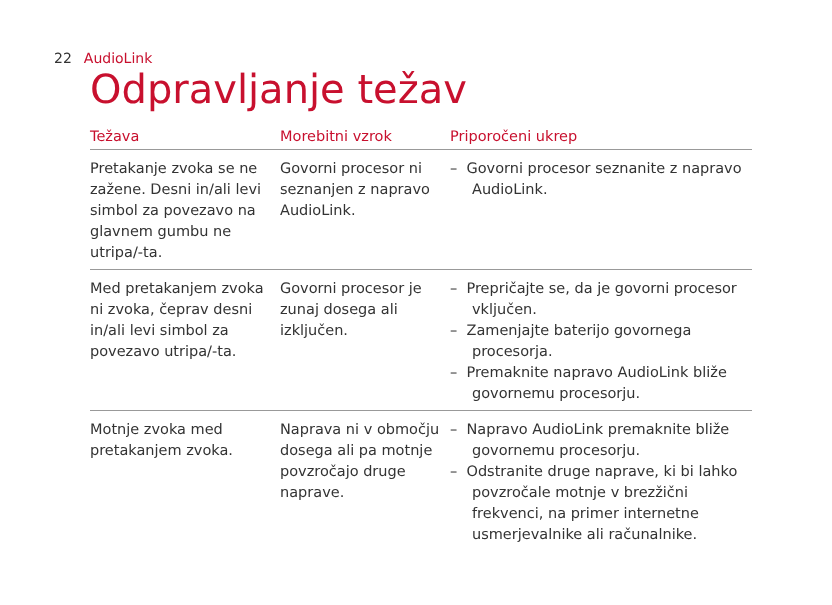22 AudioLink
Odpravljanje težav
| Težava | Morebitni vzrok | Priporočeni ukrep |
| --- | --- | --- |
| Pretakanje zvoka se ne zažene. Desni in/ali levi simbol za povezavo na glavnem gumbu ne utripa/-ta. | Govorni procesor ni seznanjen z napravo AudioLink. | – Govorni procesor seznanite z napravo AudioLink. |
| Med pretakanjem zvoka ni zvoka, čeprav desni in/ali levi simbol za povezavo utripa/-ta. | Govorni procesor je zunaj dosega ali izključen. | – Prepričajte se, da je govorni procesor vključen. – Zamenjajte baterijo govornega procesorja. – Premaknite napravo AudioLink bliže govornemu procesorju. |
| Motnje zvoka med pretakanjem zvoka. | Naprava ni v območju dosega ali pa motnje povzročajo druge naprave. | – Napravo AudioLink premaknite bliže govornemu procesorju. – Odstranite druge naprave, ki bi lahko povzročale motnje v brezžični frekvenci, na primer internetne usmerjevalnike ali računalnike. |